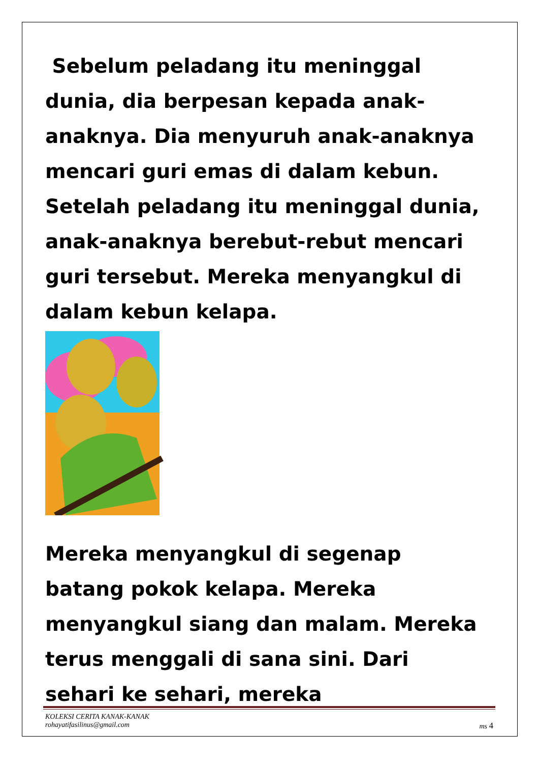Sebelum peladang itu meninggal dunia, dia berpesan kepada anak-anaknya. Dia menyuruh anak-anaknya mencari guri emas di dalam kebun. Setelah peladang itu meninggal dunia, anak-anaknya berebut-rebut mencari guri tersebut. Mereka menyangkul di dalam kebun kelapa.
Mereka menyangkul di segenap batang pokok kelapa. Mereka menyangkul siang dan malam. Mereka terus menggali di sana sini. Dari sehari ke sehari, mereka
KOLEKSI CERITA KANAK-KANAK
rohayatifasilinus@gmail.com ms 4